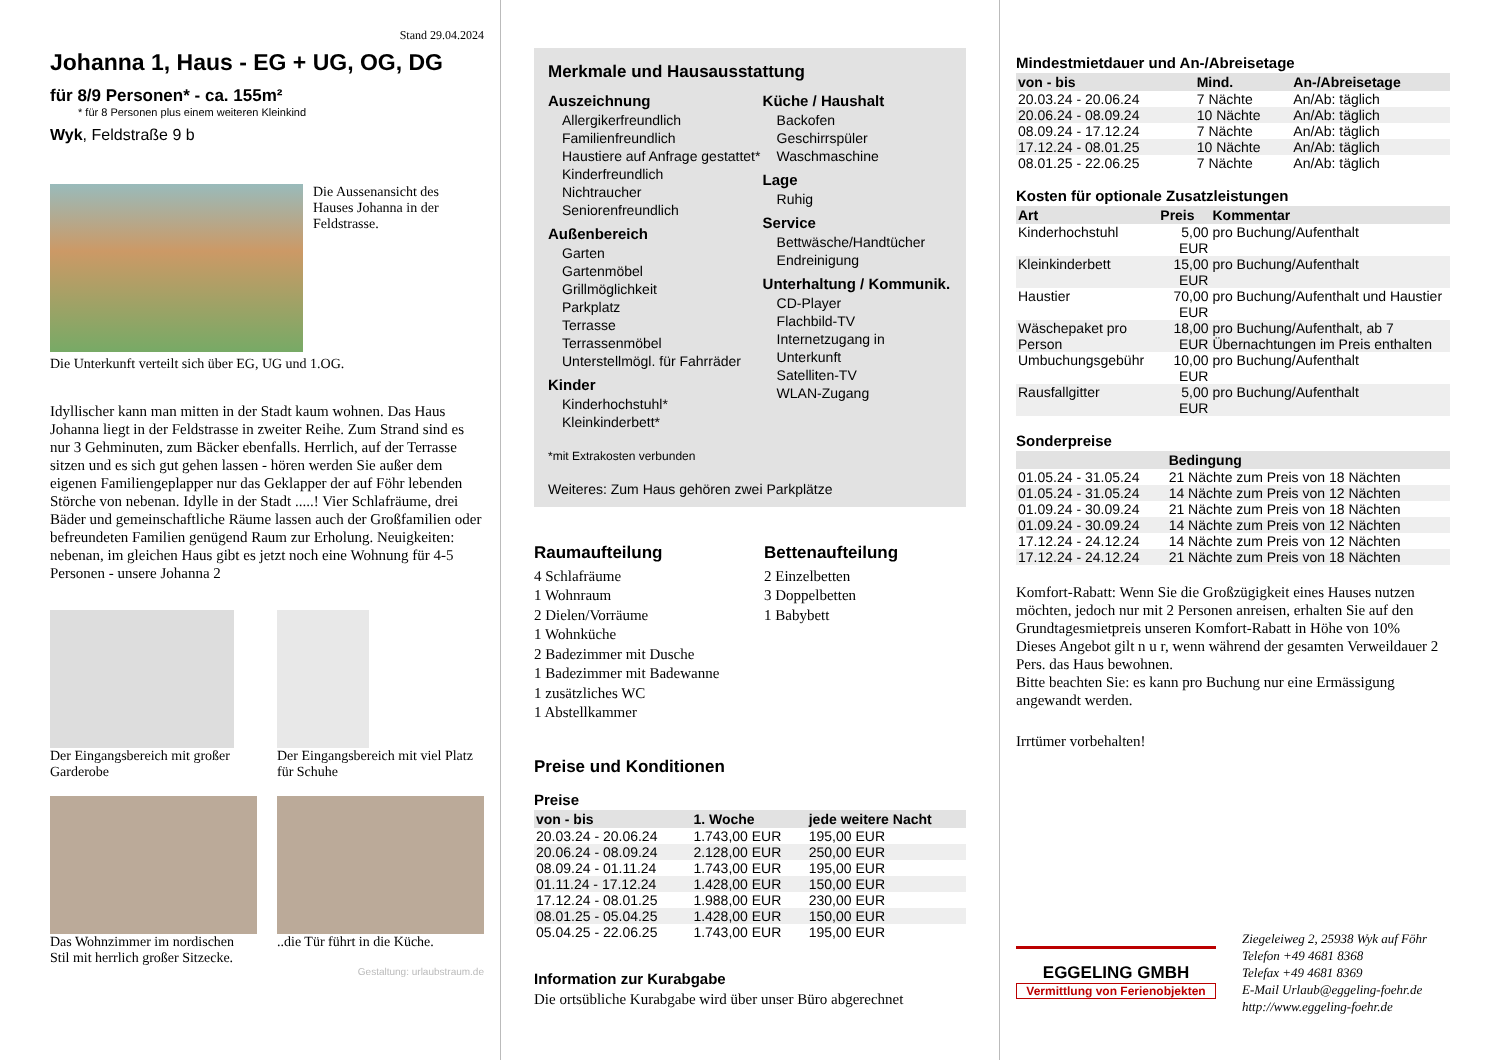Stand 29.04.2024
Johanna 1, Haus - EG + UG, OG, DG
für 8/9 Personen* - ca. 155m²
* für 8 Personen plus einem weiteren Kleinkind
Wyk, Feldstraße 9 b
Die Aussenansicht des Hauses Johanna in der Feldstrasse.
Die Unterkunft verteilt sich über EG, UG und 1.OG.
Idyllischer kann man mitten in der Stadt kaum wohnen. Das Haus Johanna liegt in der Feldstrasse in zweiter Reihe. Zum Strand sind es nur 3 Gehminuten, zum Bäcker ebenfalls. Herrlich, auf der Terrasse sitzen und es sich gut gehen lassen - hören werden Sie außer dem eigenen Familiengeplapper nur das Geklapper der auf Föhr lebenden Störche von nebenan. Idylle in der Stadt .....! Vier Schlafräume, drei Bäder und gemeinschaftliche Räume lassen auch der Großfamilien oder befreundeten Familien genügend Raum zur Erholung. Neuigkeiten: nebenan, im gleichen Haus gibt es jetzt noch eine Wohnung für 4-5 Personen - unsere Johanna 2
Der Eingangsbereich mit großer Garderobe
Der Eingangsbereich mit viel Platz für Schuhe
Das Wohnzimmer im nordischen Stil mit herrlich großer Sitzecke.
..die Tür führt in die Küche.
Gestaltung: urlaubstraum.de
Merkmale und Hausausstattung
Auszeichnung
Allergikerfreundlich
Familienfreundlich
Haustiere auf Anfrage gestattet*
Kinderfreundlich
Nichtraucher
Seniorenfreundlich
Außenbereich
Garten
Gartenmöbel
Grillmöglichkeit
Parkplatz
Terrasse
Terrassenmöbel
Unterstellmögl. für Fahrräder
Kinder
Kinderhochstuhl*
Kleinkinderbett*
Küche / Haushalt
Backofen
Geschirrspüler
Waschmaschine
Lage
Ruhig
Service
Bettwäsche/Handtücher
Endreinigung
Unterhaltung / Kommunik.
CD-Player
Flachbild-TV
Internetzugang in Unterkunft
Satelliten-TV
WLAN-Zugang
*mit Extrakosten verbunden
Weiteres: Zum Haus gehören zwei Parkplätze
Raumaufteilung
4 Schlafräume
1 Wohnraum
2 Dielen/Vorräume
1 Wohnküche
2 Badezimmer mit Dusche
1 Badezimmer mit Badewanne
1 zusätzliches WC
1 Abstellkammer
Bettenaufteilung
2 Einzelbetten
3 Doppelbetten
1 Babybett
Preise und Konditionen
Preise
| von - bis | 1. Woche | jede weitere Nacht |
| --- | --- | --- |
| 20.03.24 - 20.06.24 | 1.743,00 EUR | 195,00 EUR |
| 20.06.24 - 08.09.24 | 2.128,00 EUR | 250,00 EUR |
| 08.09.24 - 01.11.24 | 1.743,00 EUR | 195,00 EUR |
| 01.11.24 - 17.12.24 | 1.428,00 EUR | 150,00 EUR |
| 17.12.24 - 08.01.25 | 1.988,00 EUR | 230,00 EUR |
| 08.01.25 - 05.04.25 | 1.428,00 EUR | 150,00 EUR |
| 05.04.25 - 22.06.25 | 1.743,00 EUR | 195,00 EUR |
Information zur Kurabgabe
Die ortsübliche Kurabgabe wird über unser Büro abgerechnet
Mindestmietdauer und An-/Abreisetage
| von - bis | Mind. | An-/Abreisetage |
| --- | --- | --- |
| 20.03.24 - 20.06.24 | 7 Nächte | An/Ab: täglich |
| 20.06.24 - 08.09.24 | 10 Nächte | An/Ab: täglich |
| 08.09.24 - 17.12.24 | 7 Nächte | An/Ab: täglich |
| 17.12.24 - 08.01.25 | 10 Nächte | An/Ab: täglich |
| 08.01.25 - 22.06.25 | 7 Nächte | An/Ab: täglich |
Kosten für optionale Zusatzleistungen
| Art | Preis | Kommentar |
| --- | --- | --- |
| Kinderhochstuhl | 5,00 EUR | pro Buchung/Aufenthalt |
| Kleinkinderbett | 15,00 EUR | pro Buchung/Aufenthalt |
| Haustier | 70,00 EUR | pro Buchung/Aufenthalt und Haustier |
| Wäschepaket pro Person | 18,00 EUR | pro Buchung/Aufenthalt, ab 7 Übernachtungen im Preis enthalten |
| Umbuchungsgebühr | 10,00 EUR | pro Buchung/Aufenthalt |
| Rausfallgitter | 5,00 EUR | pro Buchung/Aufenthalt |
Sonderpreise
| | Bedingung |
| --- | --- |
| 01.05.24 - 31.05.24 | 21 Nächte zum Preis von 18 Nächten |
| 01.05.24 - 31.05.24 | 14 Nächte zum Preis von 12 Nächten |
| 01.09.24 - 30.09.24 | 21 Nächte zum Preis von 18 Nächten |
| 01.09.24 - 30.09.24 | 14 Nächte zum Preis von 12 Nächten |
| 17.12.24 - 24.12.24 | 14 Nächte zum Preis von 12 Nächten |
| 17.12.24 - 24.12.24 | 21 Nächte zum Preis von 18 Nächten |
Komfort-Rabatt: Wenn Sie die Großzügigkeit eines Hauses nutzen möchten, jedoch nur mit 2 Personen anreisen, erhalten Sie auf den Grundtagesmietpreis unseren Komfort-Rabatt in Höhe von 10%
Dieses Angebot gilt n u r, wenn während der gesamten Verweildauer 2 Pers. das Haus bewohnen.
Bitte beachten Sie: es kann pro Buchung nur eine Ermässigung angewandt werden.
Irrtümer vorbehalten!
EGGELING GMBH
Vermittlung von Ferienobjekten
Ziegeleiweg 2, 25938 Wyk auf Föhr
Telefon +49 4681 8368
Telefax +49 4681 8369
E-Mail Urlaub@eggeling-foehr.de
http://www.eggeling-foehr.de